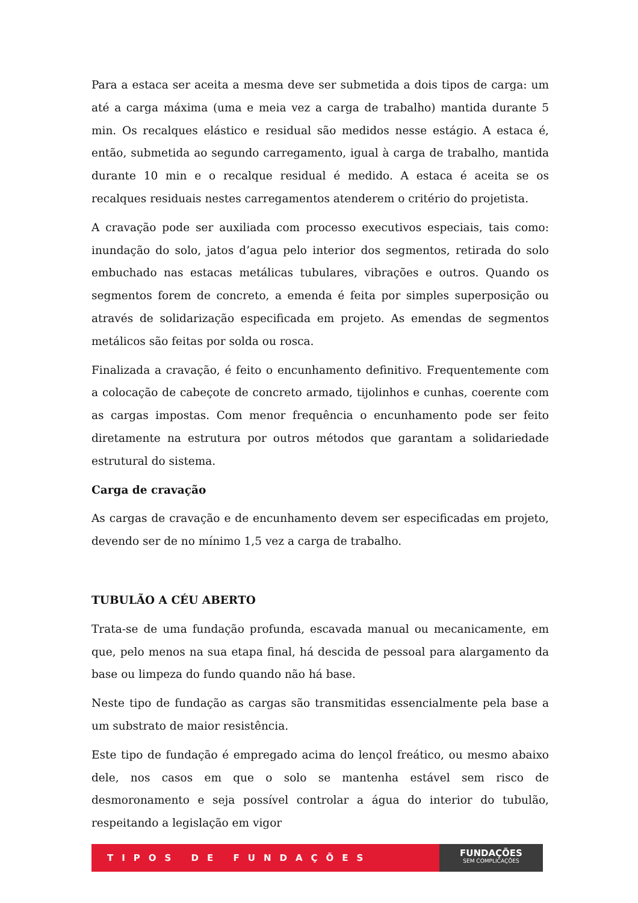Para a estaca ser aceita a mesma deve ser submetida a dois tipos de carga: um até a carga máxima (uma e meia vez a carga de trabalho) mantida durante 5 min. Os recalques elástico e residual são medidos nesse estágio. A estaca é, então, submetida ao segundo carregamento, igual à carga de trabalho, mantida durante 10 min e o recalque residual é medido. A estaca é aceita se os recalques residuais nestes carregamentos atenderem o critério do projetista.
A cravação pode ser auxiliada com processo executivos especiais, tais como: inundação do solo, jatos d’agua pelo interior dos segmentos, retirada do solo embuchado nas estacas metálicas tubulares, vibrações e outros. Quando os segmentos forem de concreto, a emenda é feita por simples superposição ou através de solidarização especificada em projeto. As emendas de segmentos metálicos são feitas por solda ou rosca.
Finalizada a cravação, é feito o encunhamento definitivo. Frequentemente com a colocação de cabeçote de concreto armado, tijolinhos e cunhas, coerente com as cargas impostas. Com menor frequência o encunhamento pode ser feito diretamente na estrutura por outros métodos que garantam a solidariedade estrutural do sistema.
Carga de cravação
As cargas de cravação e de encunhamento devem ser especificadas em projeto, devendo ser de no mínimo 1,5 vez a carga de trabalho.
TUBULÃO A CÉU ABERTO
Trata-se de uma fundação profunda, escavada manual ou mecanicamente, em que, pelo menos na sua etapa final, há descida de pessoal para alargamento da base ou limpeza do fundo quando não há base.
Neste tipo de fundação as cargas são transmitidas essencialmente pela base a um substrato de maior resistência.
Este tipo de fundação é empregado acima do lençol freático, ou mesmo abaixo dele, nos casos em que o solo se mantenha estável sem risco de desmoronamento e seja possível controlar a água do interior do tubulão, respeitando a legislação em vigor
TIPOS DE FUNDAÇÕES
FUNDAÇÕES
SEM COMPLICAÇÕES